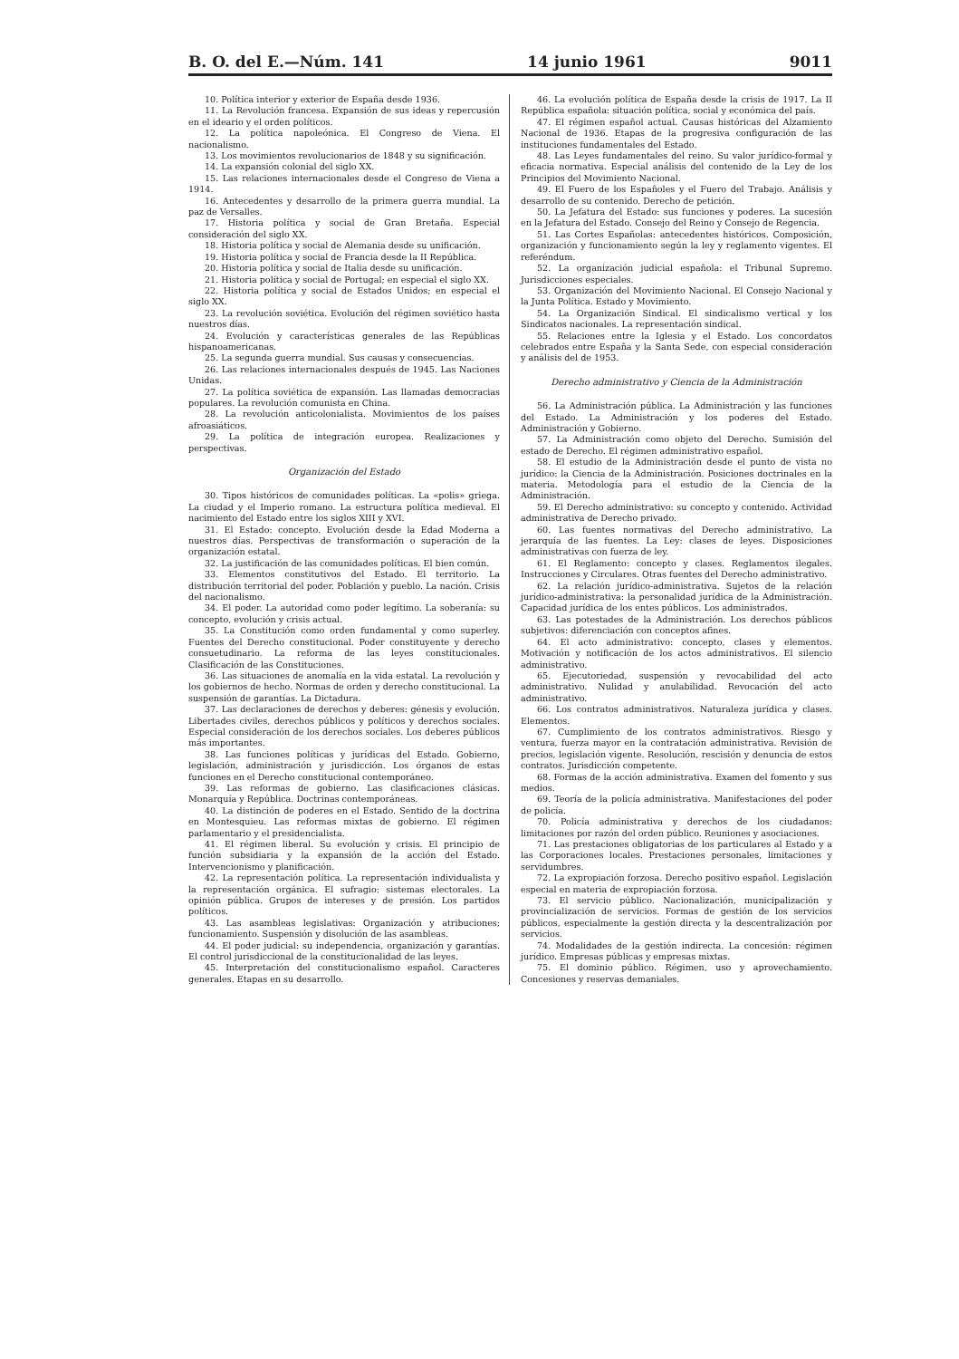B. O. del E.—Núm. 141 14 junio 1961 9011
10. Política interior y exterior de España desde 1936.
11. La Revolución francesa. Expansión de sus ideas y repercusión en el ideario y el orden políticos.
12. La política napoleónica. El Congreso de Viena. El nacionalismo.
13. Los movimientos revolucionarios de 1848 y su significación.
14. La expansión colonial del siglo XX.
15. Las relaciones internacionales desde el Congreso de Viena a 1914.
16. Antecedentes y desarrollo de la primera guerra mundial. La paz de Versalles.
17. Historia política y social de Gran Bretaña. Especial consideración del siglo XX.
18. Historia política y social de Alemania desde su unificación.
19. Historia política y social de Francia desde la II República.
20. Historia política y social de Italia desde su unificación.
21. Historia política y social de Portugal; en especial el siglo XX.
22. Historia política y social de Estados Unidos; en especial el siglo XX.
23. La revolución soviética. Evolución del régimen soviético hasta nuestros días.
24. Evolución y características generales de las Repúblicas hispanoamericanas.
25. La segunda guerra mundial. Sus causas y consecuencias.
26. Las relaciones internacionales después de 1945. Las Naciones Unidas.
27. La política soviética de expansión. Las llamadas democracias populares. La revolución comunista en China.
28. La revolución anticolonialista. Movimientos de los países afroasiáticos.
29. La política de integración europea. Realizaciones y perspectivas.
Organización del Estado
30. Tipos históricos de comunidades políticas. La «polis» griega. La ciudad y el Imperio romano. La estructura política medieval. El nacimiento del Estado entre los siglos XIII y XVI.
31. El Estado: concepto. Evolución desde la Edad Moderna a nuestros días. Perspectivas de transformación o superación de la organización estatal.
32. La justificación de las comunidades políticas. El bien común.
33. Elementos constitutivos del Estado. El territorio. La distribución territorial del poder. Población y pueblo. La nación. Crisis del nacionalismo.
34. El poder. La autoridad como poder legítimo. La soberanía: su concepto, evolución y crisis actual.
35. La Constitución como orden fundamental y como superley. Fuentes del Derecho constitucional. Poder constituyente y derecho consuetudinario. La reforma de las leyes constitucionales. Clasificación de las Constituciones.
36. Las situaciones de anomalía en la vida estatal. La revolución y los gobiernos de hecho. Normas de orden y derecho constitucional. La suspensión de garantías. La Dictadura.
37. Las declaraciones de derechos y deberes: génesis y evolución. Libertades civiles, derechos públicos y políticos y derechos sociales. Especial consideración de los derechos sociales. Los deberes públicos más importantes.
38. Las funciones políticas y jurídicas del Estado. Gobierno, legislación, administración y jurisdicción. Los órganos de estas funciones en el Derecho constitucional contemporáneo.
39. Las reformas de gobierno. Las clasificaciones clásicas. Monarquía y República. Doctrinas contemporáneas.
40. La distinción de poderes en el Estado. Sentido de la doctrina en Montesquieu. Las reformas mixtas de gobierno. El régimen parlamentario y el presidencialista.
41. El régimen liberal. Su evolución y crisis. El principio de función subsidiaria y la expansión de la acción del Estado. Intervencionismo y planificación.
42. La representación política. La representación individualista y la representación orgánica. El sufragio: sistemas electorales. La opinión pública. Grupos de intereses y de presión. Los partidos políticos.
43. Las asambleas legislativas: Organización y atribuciones; funcionamiento. Suspensión y disolución de las asambleas.
44. El poder judicial: su independencia, organización y garantías. El control jurisdiccional de la constitucionalidad de las leyes.
45. Interpretación del constitucionalismo español. Caracteres generales. Etapas en su desarrollo.
46. La evolución política de España desde la crisis de 1917. La II República española: situación política, social y económica del país.
47. El régimen español actual. Causas históricas del Alzamiento Nacional de 1936. Etapas de la progresiva configuración de las instituciones fundamentales del Estado.
48. Las Leyes fundamentales del reino. Su valor jurídico-formal y eficacia normativa. Especial análisis del contenido de la Ley de los Principios del Movimiento Nacional.
49. El Fuero de los Españoles y el Fuero del Trabajo. Análisis y desarrollo de su contenido. Derecho de petición.
50. La Jefatura del Estado: sus funciones y poderes. La sucesión en la Jefatura del Estado. Consejo del Reino y Consejo de Regencia.
51. Las Cortes Españolas: antecedentes históricos. Composición, organización y funcionamiento según la ley y reglamento vigentes. El referéndum.
52. La organización judicial española: el Tribunal Supremo. Jurisdicciones especiales.
53. Organización del Movimiento Nacional. El Consejo Nacional y la Junta Política. Estado y Movimiento.
54. La Organización Sindical. El sindicalismo vertical y los Sindicatos nacionales. La representación sindical.
55. Relaciones entre la Iglesia y el Estado. Los concordatos celebrados entre España y la Santa Sede, con especial consideración y análisis del de 1953.
Derecho administrativo y Ciencia de la Administración
56. La Administración pública. La Administración y las funciones del Estado. La Administración y los poderes del Estado. Administración y Gobierno.
57. La Administración como objeto del Derecho. Sumisión del estado de Derecho. El régimen administrativo español.
58. El estudio de la Administración desde el punto de vista no jurídico: la Ciencia de la Administración. Posiciones doctrinales en la materia. Metodología para el estudio de la Ciencia de la Administración.
59. El Derecho administrativo: su concepto y contenido. Actividad administrativa de Derecho privado.
60. Las fuentes normativas del Derecho administrativo. La jerarquía de las fuentes. La Ley: clases de leyes. Disposiciones administrativas con fuerza de ley.
61. El Reglamento: concepto y clases. Reglamentos ilegales. Instrucciones y Circulares. Otras fuentes del Derecho administrativo.
62. La relación jurídico-administrativa. Sujetos de la relación jurídico-administrativa: la personalidad jurídica de la Administración. Capacidad jurídica de los entes públicos. Los administrados.
63. Las potestades de la Administración. Los derechos públicos subjetivos: diferenciación con conceptos afines.
64. El acto administrativo: concepto, clases y elementos. Motivación y notificación de los actos administrativos. El silencio administrativo.
65. Ejecutoriedad, suspensión y revocabilidad del acto administrativo. Nulidad y anulabilidad. Revocación del acto administrativo.
66. Los contratos administrativos. Naturaleza jurídica y clases. Elementos.
67. Cumplimiento de los contratos administrativos. Riesgo y ventura, fuerza mayor en la contratación administrativa. Revisión de precios, legislación vigente. Resolución, rescisión y denuncia de estos contratos. Jurisdicción competente.
68. Formas de la acción administrativa. Examen del fomento y sus medios.
69. Teoría de la policía administrativa. Manifestaciones del poder de policía.
70. Policía administrativa y derechos de los ciudadanos: limitaciones por razón del orden público. Reuniones y asociaciones.
71. Las prestaciones obligatorias de los particulares al Estado y a las Corporaciones locales. Prestaciones personales, limitaciones y servidumbres.
72. La expropiación forzosa. Derecho positivo español. Legislación especial en materia de expropiación forzosa.
73. El servicio público. Nacionalización, municipalización y provincialización de servicios. Formas de gestión de los servicios públicos, especialmente la gestión directa y la descentralización por servicios.
74. Modalidades de la gestión indirecta. La concesión: régimen jurídico. Empresas públicas y empresas mixtas.
75. El dominio público. Régimen, uso y aprovechamiento. Concesiones y reservas demaniales.